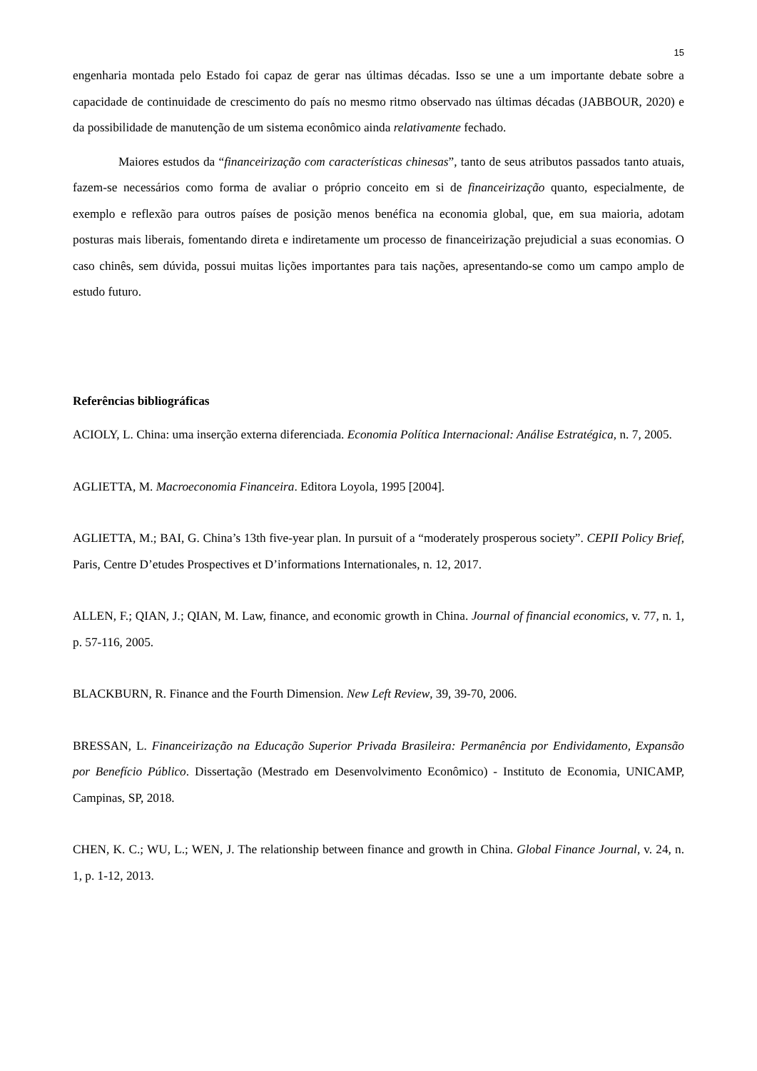15
engenharia montada pelo Estado foi capaz de gerar nas últimas décadas. Isso se une a um importante debate sobre a capacidade de continuidade de crescimento do país no mesmo ritmo observado nas últimas décadas (JABBOUR, 2020) e da possibilidade de manutenção de um sistema econômico ainda relativamente fechado.
Maiores estudos da “financeirização com características chinesas”, tanto de seus atributos passados tanto atuais, fazem-se necessários como forma de avaliar o próprio conceito em si de financeirização quanto, especialmente, de exemplo e reflexão para outros países de posição menos benéfica na economia global, que, em sua maioria, adotam posturas mais liberais, fomentando direta e indiretamente um processo de financeirização prejudicial a suas economias. O caso chinês, sem dúvida, possui muitas lições importantes para tais nações, apresentando-se como um campo amplo de estudo futuro.
Referências bibliográficas
ACIOLY, L. China: uma inserção externa diferenciada. Economia Política Internacional: Análise Estratégica, n. 7, 2005.
AGLIETTA, M. Macroeconomia Financeira. Editora Loyola, 1995 [2004].
AGLIETTA, M.; BAI, G. China’s 13th five-year plan. In pursuit of a “moderately prosperous society”. CEPII Policy Brief, Paris, Centre D’etudes Prospectives et D’informations Internationales, n. 12, 2017.
ALLEN, F.; QIAN, J.; QIAN, M. Law, finance, and economic growth in China. Journal of financial economics, v. 77, n. 1, p. 57-116, 2005.
BLACKBURN, R. Finance and the Fourth Dimension. New Left Review, 39, 39-70, 2006.
BRESSAN, L. Financeirização na Educação Superior Privada Brasileira: Permanência por Endividamento, Expansão por Benefício Público. Dissertação (Mestrado em Desenvolvimento Econômico) - Instituto de Economia, UNICAMP, Campinas, SP, 2018.
CHEN, K. C.; WU, L.; WEN, J. The relationship between finance and growth in China. Global Finance Journal, v. 24, n. 1, p. 1-12, 2013.